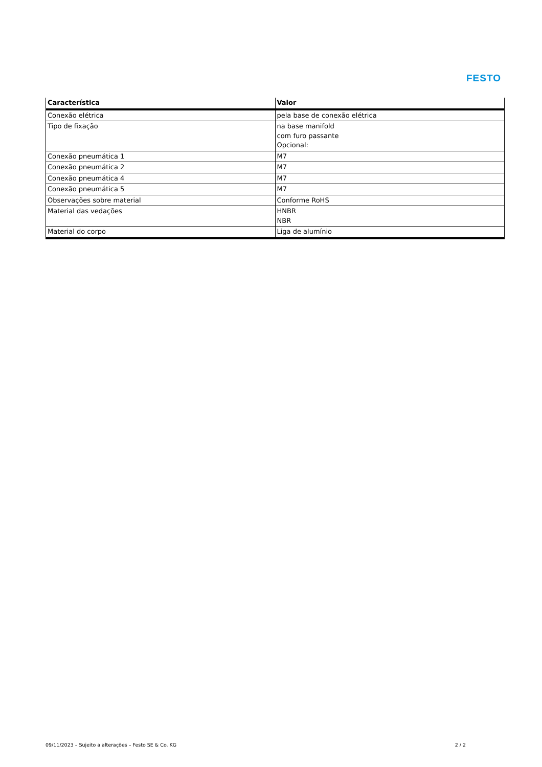FESTO
| Característica | Valor |
| --- | --- |
| Conexão elétrica | pela base de conexão elétrica |
| Tipo de fixação | na base manifold com furo passante Opcional: |
| Conexão pneumática 1 | M7 |
| Conexão pneumática 2 | M7 |
| Conexão pneumática 4 | M7 |
| Conexão pneumática 5 | M7 |
| Observações sobre material | Conforme RoHS |
| Material das vedações | HNBR NBR |
| Material do corpo | Liga de alumínio |
09/11/2023 – Sujeito a alterações – Festo SE & Co. KG 2 / 2